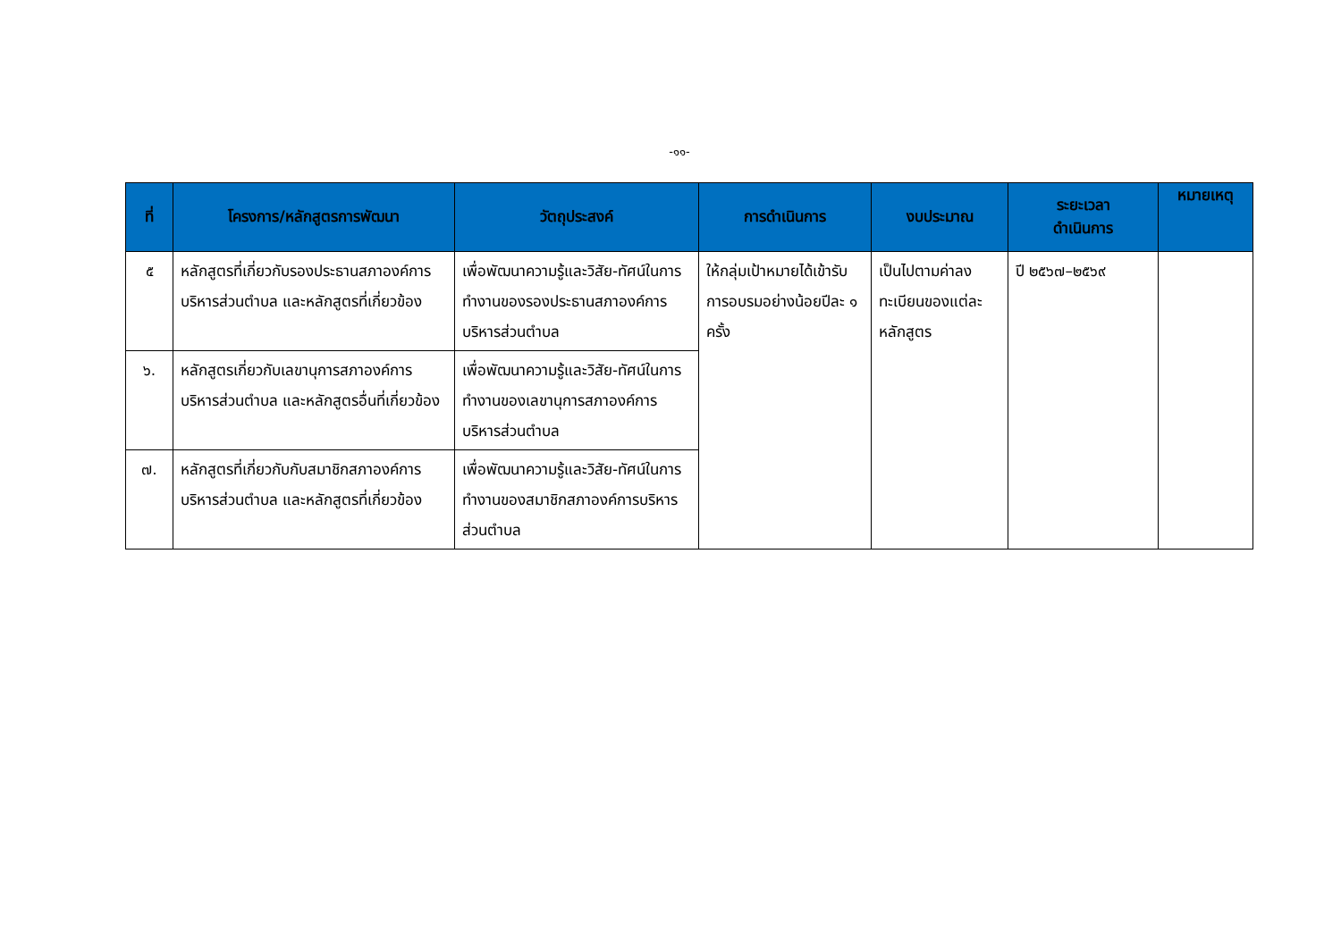-๑๑-
| ที่ | โครงการ/หลักสูตรการพัฒนา | วัตถุประสงค์ | การดำเนินการ | งบประมาณ | ระยะเวลา ดำเนินการ | หมายเหตุ |
| --- | --- | --- | --- | --- | --- | --- |
| ๕ | หลักสูตรที่เกี่ยวกับรองประธานสภาองค์การบริหารส่วนตำบล และหลักสูตรที่เกี่ยวข้อง | เพื่อพัฒนาความรู้และวิสัย-ทัศน์ในการทำงานของรองประธานสภาองค์การบริหารส่วนตำบล | ให้กลุ่มเป้าหมายได้เข้ารับการอบรมอย่างน้อยปีละ ๑ ครั้ง | เป็นไปตามค่าลงทะเบียนของแต่ละหลักสูตร | ปี ๒๕๖๗–๒๕๖๙ | |
| ๖. | หลักสูตรเกี่ยวกับเลขานุการสภาองค์การบริหารส่วนตำบล และหลักสูตรอื่นที่เกี่ยวข้อง | เพื่อพัฒนาความรู้และวิสัย-ทัศน์ในการทำงานของเลขานุการสภาองค์การบริหารส่วนตำบล | | | | |
| ๗. | หลักสูตรที่เกี่ยวกับกับสมาชิกสภาองค์การบริหารส่วนตำบล และหลักสูตรที่เกี่ยวข้อง | เพื่อพัฒนาความรู้และวิสัย-ทัศน์ในการทำงานของสมาชิกสภาองค์การบริหารส่วนตำบล | | | | |